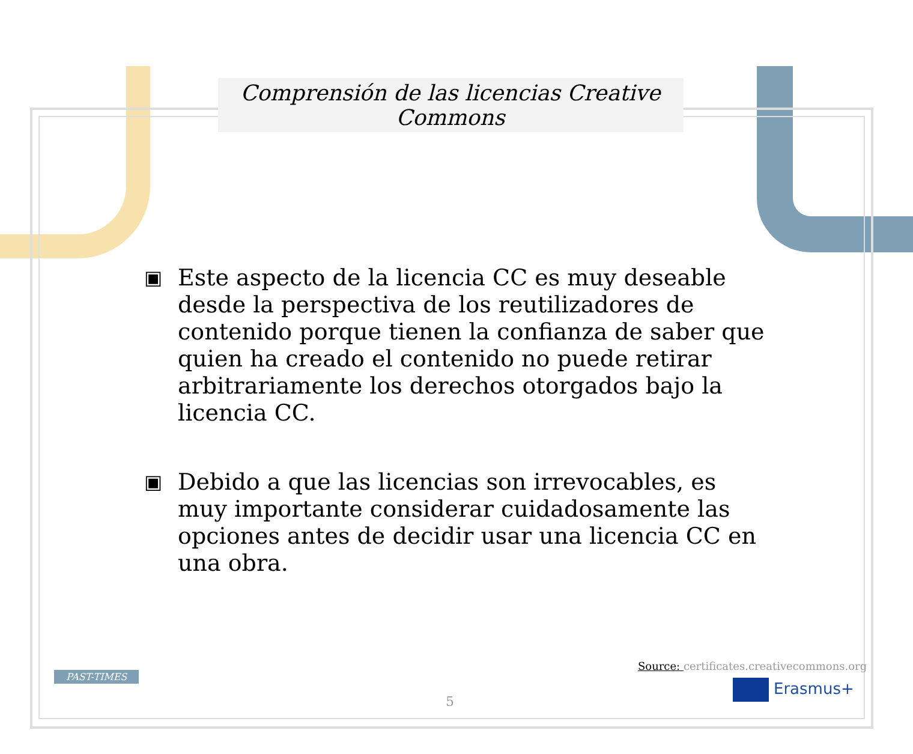Comprensión de las licencias Creative Commons
▣ Este aspecto de la licencia CC es muy deseable desde la perspectiva de los reutilizadores de contenido porque tienen la confianza de saber que quien ha creado el contenido no puede retirar arbitrariamente los derechos otorgados bajo la licencia CC.
▣ Debido a que las licencias son irrevocables, es muy importante considerar cuidadosamente las opciones antes de decidir usar una licencia CC en una obra.
Source: certificates.creativecommons.org
PAST-TIMES
5
Erasmus+